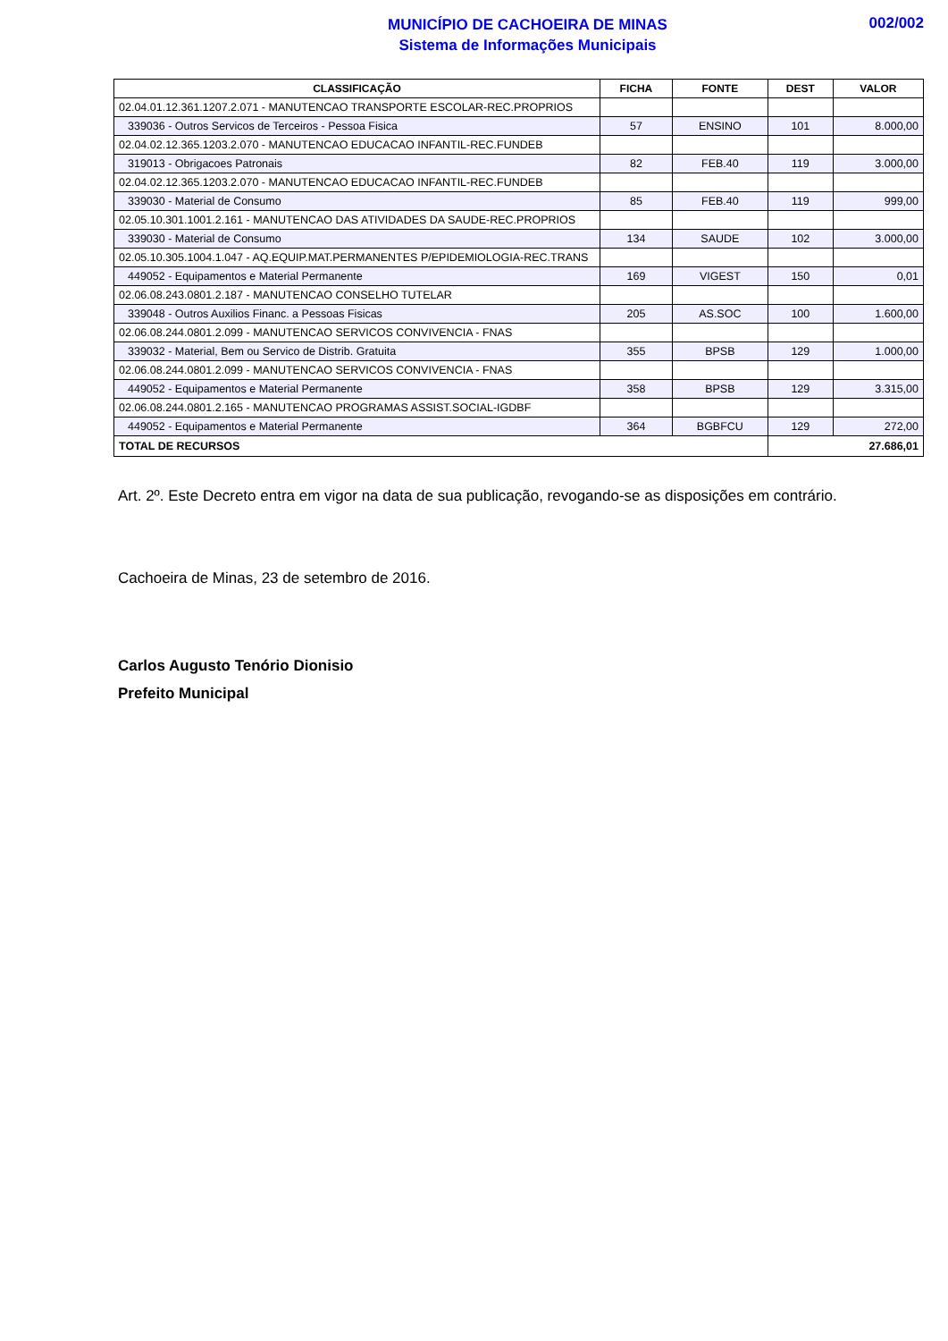MUNICÍPIO DE CACHOEIRA DE MINAS
Sistema de Informações Municipais
002/002
| CLASSIFICAÇÃO | FICHA | FONTE | DEST | VALOR |
| --- | --- | --- | --- | --- |
| 02.04.01.12.361.1207.2.071 - MANUTENCAO TRANSPORTE ESCOLAR-REC.PROPRIOS | | | | |
| 339036 - Outros Servicos de Terceiros - Pessoa Fisica | 57 | ENSINO | 101 | 8.000,00 |
| 02.04.02.12.365.1203.2.070 - MANUTENCAO EDUCACAO INFANTIL-REC.FUNDEB | | | | |
| 319013 - Obrigacoes Patronais | 82 | FEB.40 | 119 | 3.000,00 |
| 02.04.02.12.365.1203.2.070 - MANUTENCAO EDUCACAO INFANTIL-REC.FUNDEB | | | | |
| 339030 - Material de Consumo | 85 | FEB.40 | 119 | 999,00 |
| 02.05.10.301.1001.2.161 - MANUTENCAO DAS ATIVIDADES DA SAUDE-REC.PROPRIOS | | | | |
| 339030 - Material de Consumo | 134 | SAUDE | 102 | 3.000,00 |
| 02.05.10.305.1004.1.047 - AQ.EQUIP.MAT.PERMANENTES P/EPIDEMIOLOGIA-REC.TRANS | | | | |
| 449052 - Equipamentos e Material Permanente | 169 | VIGEST | 150 | 0,01 |
| 02.06.08.243.0801.2.187 - MANUTENCAO CONSELHO TUTELAR | | | | |
| 339048 - Outros Auxilios Financ. a Pessoas Fisicas | 205 | AS.SOC | 100 | 1.600,00 |
| 02.06.08.244.0801.2.099 - MANUTENCAO SERVICOS CONVIVENCIA - FNAS | | | | |
| 339032 - Material, Bem ou Servico de Distrib. Gratuita | 355 | BPSB | 129 | 1.000,00 |
| 02.06.08.244.0801.2.099 - MANUTENCAO SERVICOS CONVIVENCIA - FNAS | | | | |
| 449052 - Equipamentos e Material Permanente | 358 | BPSB | 129 | 3.315,00 |
| 02.06.08.244.0801.2.165 - MANUTENCAO PROGRAMAS ASSIST.SOCIAL-IGDBF | | | | |
| 449052 - Equipamentos e Material Permanente | 364 | BGBFCU | 129 | 272,00 |
| TOTAL DE RECURSOS | | | 27.686,01 | |
Art. 2º. Este Decreto entra em vigor na data de sua publicação, revogando-se as disposições em contrário.
Cachoeira de Minas, 23 de setembro de 2016.
Carlos Augusto Tenório Dionisio
Prefeito Municipal